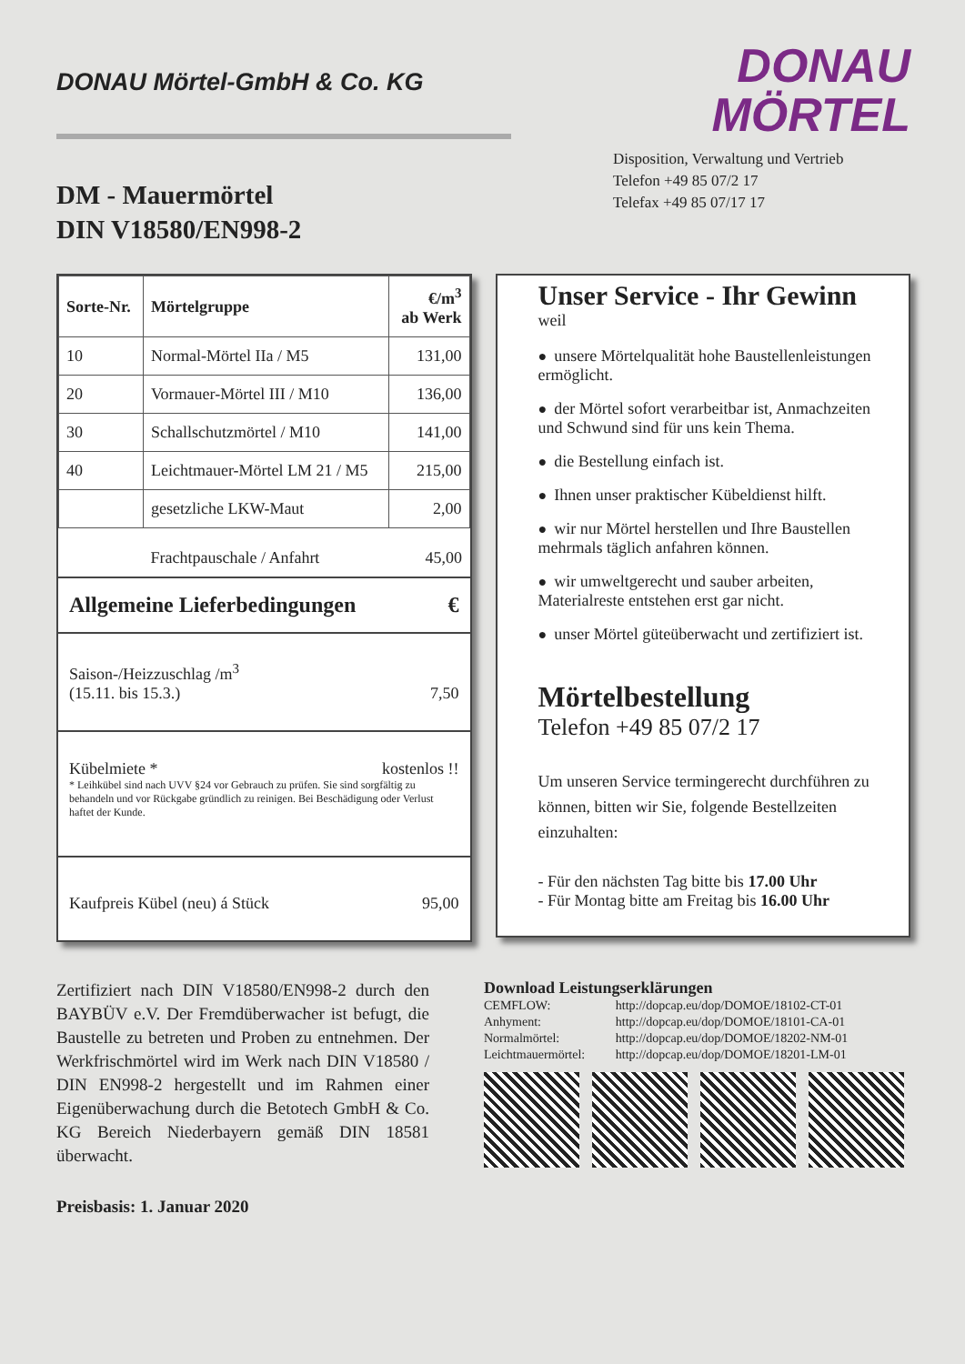DONAU Mörtel-GmbH & Co. KG
DONAU
MÖRTEL
Disposition, Verwaltung und Vertrieb
Telefon +49 85 07/2 17
Telefax +49 85 07/17 17
DM - Mauermörtel
DIN V18580/EN998-2
| Sorte-Nr. | Mörtelgruppe | €/m<sup>3</sup> ab Werk |
| --- | --- | --- |
| 10 | Normal-Mörtel IIa / M5 | 131,00 |
| 20 | Vormauer-Mörtel III / M10 | 136,00 |
| 30 | Schallschutzmörtel / M10 | 141,00 |
| 40 | Leichtmauer-Mörtel LM 21 / M5 | 215,00 |
| | gesetzliche LKW-Maut | 2,00 |
| | Frachtpauschale / Anfahrt | 45,00 |
Allgemeine Lieferbedingungen €
Saison-/Heizzuschlag /m<sup>3</sup>
(15.11. bis 15.3.) 7,50
Kübelmiete * kostenlos !!
* Leihkübel sind nach UVV §24 vor Gebrauch zu prüfen. Sie sind sorgfältig zu behandeln und vor Rückgabe gründlich zu reinigen. Bei Beschädigung oder Verlust haftet der Kunde.
Kaufpreis Kübel (neu) á Stück 95,00
Unser Service - Ihr Gewinn
weil
● unsere Mörtelqualität hohe Baustellenleistungen ermöglicht.
● der Mörtel sofort verarbeitbar ist, Anmachzeiten und Schwund sind für uns kein Thema.
● die Bestellung einfach ist.
● Ihnen unser praktischer Kübeldienst hilft.
● wir nur Mörtel herstellen und Ihre Baustellen mehrmals täglich anfahren können.
● wir umweltgerecht und sauber arbeiten, Materialreste entstehen erst gar nicht.
● unser Mörtel güteüberwacht und zertifiziert ist.
Mörtelbestellung
Telefon +49 85 07/2 17
Um unseren Service termingerecht durchführen zu können, bitten wir Sie, folgende Bestellzeiten einzuhalten:
- Für den nächsten Tag bitte bis 17.00 Uhr
- Für Montag bitte am Freitag bis 16.00 Uhr
Zertifiziert nach DIN V18580/EN998-2 durch den BAYBÜV e.V. Der Fremdüberwacher ist befugt, die Baustelle zu betreten und Proben zu entnehmen. Der Werkfrischmörtel wird im Werk nach DIN V18580 / DIN EN998-2 hergestellt und im Rahmen einer Eigenüberwachung durch die Betotech GmbH & Co. KG Bereich Niederbayern gemäß DIN 18581 überwacht.
Preisbasis: 1. Januar 2020
Download Leistungserklärungen
| CEMFLOW: | http://dopcap.eu/dop/DOMOE/18102-CT-01 |
| Anhyment: | http://dopcap.eu/dop/DOMOE/18101-CA-01 |
| Normalmörtel: | http://dopcap.eu/dop/DOMOE/18202-NM-01 |
| Leichtmauermörtel: | http://dopcap.eu/dop/DOMOE/18201-LM-01 |